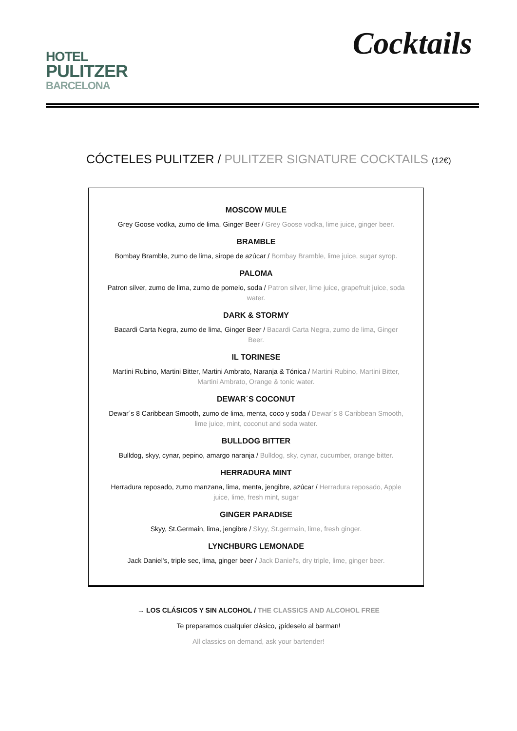HOTEL
PULITZER
BARCELONA
Cocktails
CÓCTELES PULITZER / PULITZER SIGNATURE COCKTAILS (12€)
MOSCOW MULE
Grey Goose vodka, zumo de lima, Ginger Beer / Grey Goose vodka, lime juice, ginger beer.
BRAMBLE
Bombay Bramble, zumo de lima, sirope de azúcar / Bombay Bramble, lime juice, sugar syrop.
PALOMA
Patron silver, zumo de lima, zumo de pomelo, soda / Patron silver, lime juice, grapefruit juice, soda water.
DARK & STORMY
Bacardi Carta Negra, zumo de lima, Ginger Beer / Bacardi Carta Negra, zumo de lima, Ginger Beer.
IL TORINESE
Martini Rubino, Martini Bitter, Martini Ambrato, Naranja & Tónica / Martini Rubino, Martini Bitter, Martini Ambrato, Orange & tonic water.
DEWAR´S COCONUT
Dewar´s 8 Caribbean Smooth, zumo de lima, menta, coco y soda / Dewar´s 8 Caribbean Smooth, lime juice, mint, coconut and soda water.
BULLDOG BITTER
Bulldog, skyy, cynar, pepino, amargo naranja / Bulldog, sky, cynar, cucumber, orange bitter.
HERRADURA MINT
Herradura reposado, zumo manzana, lima, menta, jengibre, azúcar / Herradura reposado, Apple juice, lime, fresh mint, sugar
GINGER PARADISE
Skyy, St.Germain, lima, jengibre / Skyy, St.germain, lime, fresh ginger.
LYNCHBURG LEMONADE
Jack Daniel's, triple sec, lima, ginger beer / Jack Daniel's, dry triple, lime, ginger beer.
→ LOS CLÁSICOS Y SIN ALCOHOL / THE CLASSICS AND ALCOHOL FREE
Te preparamos cualquier clásico, ¡pídeselo al barman!
All classics on demand, ask your bartender!